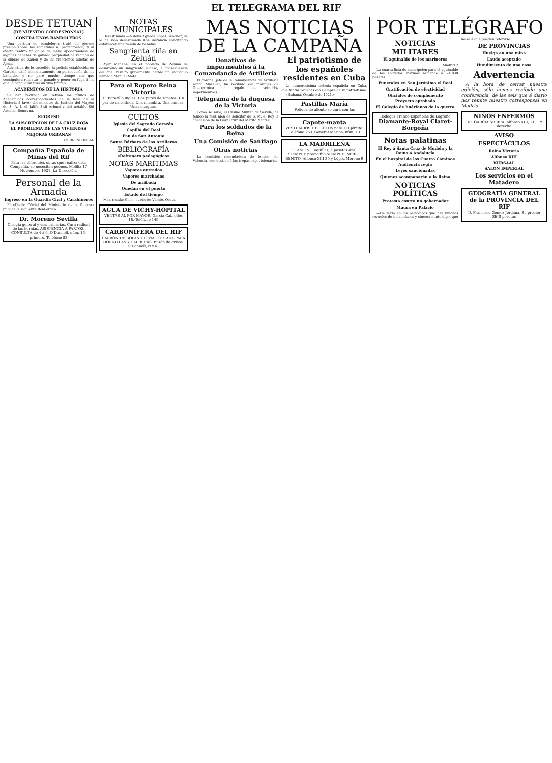EL TELEGRAMA DEL RIF
DESDE TETUAN
(DE NUESTRO CORRESPONSAL)
CONTRA UNOS BANDOLEROS
Una partida de bandoleros trató de ejercer presión sobre los sometidos al protectorado, y al efecto realizó un golpe de mano apoderándose de algunas cabezas de ganado propiedad de vecinos de la ciudad de Xauen y de las fracciones adictas de Ajmas.
Advertida de lo sucedido la policía establecida en Garuzin, salió inmediatamente en persecución de los bandidos y no paró mucho tiempo sin que consiguiera rescatar el ganado y poner en fuga á los que lo conducían tras un vivo tiroteo.
ACADEMICOS DE LA HISTORIA
Se han recibido en Tetuán los títulos de Académicos correspondientes de la Real de la Historia á favor del ministro de Justicia del Majzen de S. A. I. el Jalifa Sidi Arhuni y del notable Sid Abselan Bennuna.
REGRESO
LA SUSCRIPCION DE LA CRUZ ROJA
EL PROBLEMA DE LAS VIVIENDAS
MEJORAS URBANAS
CORRESPONSAL
Compañía Española de Minas del Rif
Para las diferentes obras que realiza esta Compañía, se necesitan peones. Melilla 17 Noviembre 1921.-La Dirección.
Personal de la Armada
Ingreso en la Guardia Civil y Carabineros
El «Diario Oficial del Ministerio de la Guerra» publica la siguiente Real orden.
Dr. Moreno Sevilla
Cirugía general y vías urinarias. Cura radical de las hernias. ASISTENCIA A PARTOS. CONSULTA de 4 á 6. O'Donnell, núm. 16, primero. Teléfono 83
NOTAS MUNICIPALES
Desestimada.—A doña Agueda López Sánchez, se le ha sido desestimada una instancia solicitando establecer una tienda de bebidas.
Sangrienta riña en Zeluán
Ayer mañana, en el poblado de Zeluán se desarrolló un sangriento suceso, á consecuencia del cual resultó gravemente herido un individuo llamado Manuel Mota.
Para el Ropero Reina Victoria
El Baratillo Inglés. Dos pares de zapatos. Un par de calcetines. Una chambra. Una camisa. Unas enaguas.
CULTOS
Iglesia del Sagrado Corazón
Capilla del Real
Pan de San Antonio
Santa Bárbara de los Artilleros
BIBLIOGRAFÍA
«Refranero pedagógico»
NOTAS MARITIMAS
Vapores entrados
Vapores marchados
De arribada
Quedan en el puerto
Estado del tiempo
Mar, rizada; Cielo, cubierto; Viento, Oeste.
AGUA DE VICHY-HOPITAL
VENTAS AL POR MAYOR. García Cabrelles 18.-Teléfono 149
CARBONÍFERA DEL RIF
CARBÓN DE BOLAS Y LEÑA CORTADA PARA HORNILLAS Y CALDERAS. Buzón de avisos: O'Donnell, N.º 41
MAS NOTICIAS
DE LA CAMPAÑA
Donativos de impermeables á la Comandancia de Artillería
El coronel jefe de la Comandancia de Artillería señor Masaller, ha recibido del marqués de Guecerrotea un regalo de veintidós impermeables.
Telegrama de la duquesa de la Victoria
Como se sabe, el Casino Militar de Sevilla, ha tenido la feliz idea de solicitar de S. M. el Rey la concesión de la Gran Cruz del Mérito Militar.
Para los soldados de la Reina
Una Comisión de Santiago
Otras noticias
La comisión recaudadora de fondos, de Valencia, con destino á las tropas expedicionarias.
El patriotismo de los españoles residentes en Cuba
La numerosísima colonia española en Cuba, que tantas pruebas dió siempre de su patriotismo.
«Habana, Octubre de 1921.»
Pastillas María
Fetidez de aliento se cura con las
Capote-manta
VESTUARIOS Y EFECTOS para el Ejército. Teléfono 253. General Marina, núm. 13
LA MADRILEÑA
OCASIÓN! Toquillas, á pesetas 4'50. SIEMPRE precio fijo SIEMPRE. NEREO BENITO. Alfonso XIII 30 y López Moreno 9
POR TELÉGRAFO
NOTICIAS MILITARES
El aguinaldo de los marineros
Madrid 2
La cuarta lista de suscripción para el aguinaldo de los soldados marinos asciende á 24.838 pesetas.
Funerales en San Jerónimo el Real
Gratificación de efectividad
Oficiales de complemento
Proyecto aprobado
El Colegio de huérfanos de la guerra
Bodegas Franco-Españolas de Logroño
Diamante-Royal Claret-Borgoña
Notas palatinas
El Rey á Santa Cruz de Mudela y la Reina á Andalucía
En el hospital de los Cuatro Caminos
Audiencia regia
Leyes sancionadas
Quienes acompañarán á la Reina
NOTICIAS POLÍTICAS
Protesta contra un gobernador
Maura en Palacio
—He leído en los periódicos que hay muchos revuelos de todas clases y sinceramente digo, que no sé á que pueden referirse.
DE PROVINCIAS
Huelga en una mina
Laudo aceptado
Hundimiento de una casa
Advertencia
A la hora de cerrar nuestra edición, sólo hemos recibido una conferencia, de las seis que á diario nos remite nuestro corresponsal en Madrid.
NIÑOS ENFERMOS
DR. GARCIA SIERRA. Alfonso XIII, 21, 1.º derecha
AVISO
ESPECTÁCULOS
Reina Victoria
Alfonso XIII
KURSAAL
SALON IMPERIAL
Los servicios en el Matadero
GEOGRAFÍA GENERAL de la PROVINCIA DEL RIF
D. Francisco Gómez Jordana. Su precio: SEIS pesetas